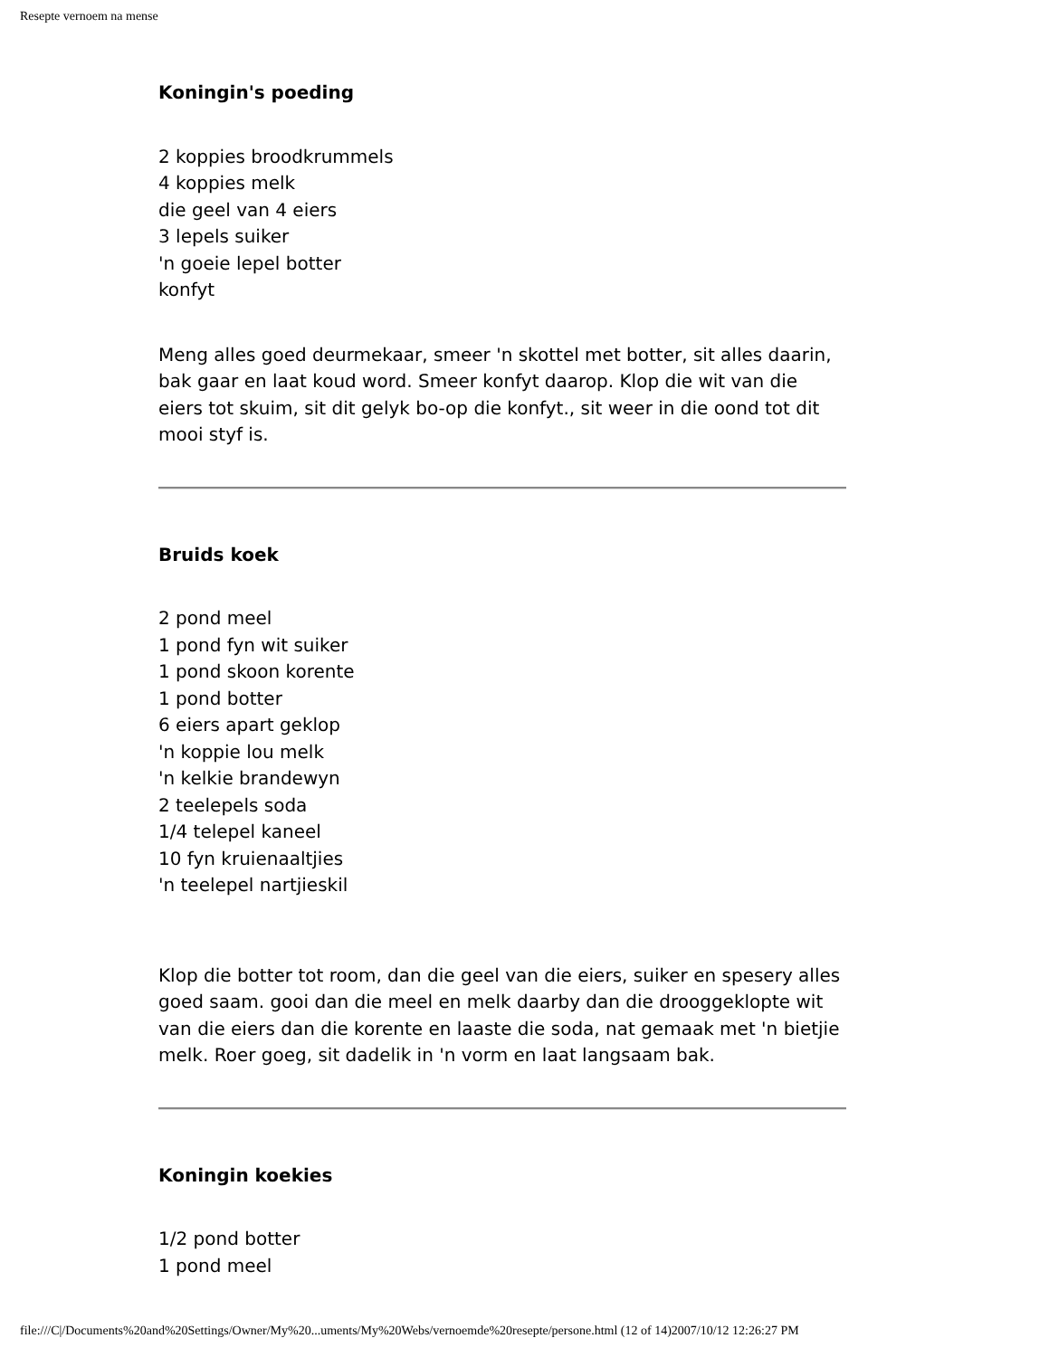Resepte vernoem na mense
Koningin's poeding
2 koppies broodkrummels
4 koppies melk
die geel van 4 eiers
3 lepels suiker
'n goeie lepel botter
konfyt
Meng alles goed deurmekaar, smeer 'n skottel met botter, sit alles daarin, bak gaar en laat koud word. Smeer konfyt daarop. Klop die wit van die eiers tot skuim, sit dit gelyk bo-op die konfyt., sit weer in die oond tot dit mooi styf is.
Bruids koek
2 pond meel
1 pond fyn wit suiker
1 pond skoon korente
1 pond botter
6 eiers apart geklop
'n koppie lou melk
'n kelkie brandewyn
2 teelepels soda
1/4 telepel kaneel
10 fyn kruienaaltjies
'n teelepel nartjieskil
Klop die botter tot room, dan die geel van die eiers, suiker en spesery alles goed saam. gooi dan die meel en melk daarby dan die drooggeklopte wit van die eiers dan die korente en laaste die soda, nat gemaak met 'n bietjie melk. Roer goeg, sit dadelik in 'n vorm en laat langsaam bak.
Koningin koekies
1/2 pond botter
1 pond meel
file:///C|/Documents%20and%20Settings/Owner/My%20...uments/My%20Webs/vernoemde%20resepte/persone.html (12 of 14)2007/10/12 12:26:27 PM